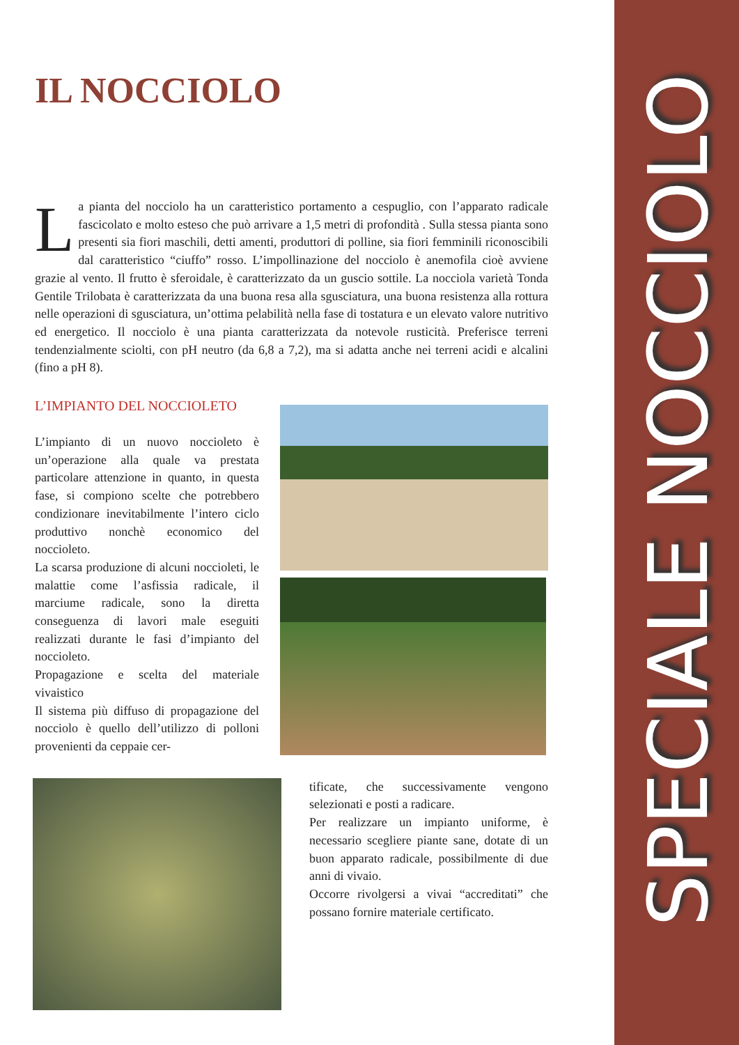IL NOCCIOLO
La pianta del nocciolo ha un caratteristico portamento a cespuglio, con l’apparato radicale fascicolato e molto esteso che può arrivare a 1,5 metri di profondità . Sulla stessa pianta sono presenti sia fiori maschili, detti amenti, produttori di polline, sia fiori femminili riconoscibili dal caratteristico “ciuffo” rosso. L’impollinazione del nocciolo è anemofila cioè avviene grazie al vento. Il frutto è sferoidale, è caratterizzato da un guscio sottile. La nocciola varietà Tonda Gentile Trilobata è caratterizzata da una buona resa alla sgusciatura, una buona resistenza alla rottura nelle operazioni di sgusciatura, un’ottima pelabilità nella fase di tostatura e un elevato valore nutritivo ed energetico. Il nocciolo è una pianta caratterizzata da notevole rusticità. Preferisce terreni tendenzialmente sciolti, con pH neutro (da 6,8 a 7,2), ma si adatta anche nei terreni acidi e alcalini (fino a pH 8).
L’IMPIANTO DEL NOCCIOLETO
L’impianto di un nuovo noccioleto è un’operazione alla quale va prestata particolare attenzione in quanto, in questa fase, si compiono scelte che potrebbero condizionare inevitabilmente l’intero ciclo produttivo nonchè economico del noccioleto.
La scarsa produzione di alcuni noccioleti, le malattie come l’asfissia radicale, il marciume radicale, sono la diretta conseguenza di lavori male eseguiti realizzati durante le fasi d’impianto del noccioleto.
Propagazione e scelta del materiale vivaistico
Il sistema più diffuso di propagazione del nocciolo è quello dell’utilizzo di polloni provenienti da ceppaie cer-
tificate, che successivamente vengono selezionati e posti a radicare.
Per realizzare un impianto uniforme, è necessario scegliere piante sane, dotate di un buon apparato radicale, possibilmente di due anni di vivaio.
Occorre rivolgersi a vivai “accreditati” che possano fornire materiale certificato.
SPECIALE NOCCIOLO